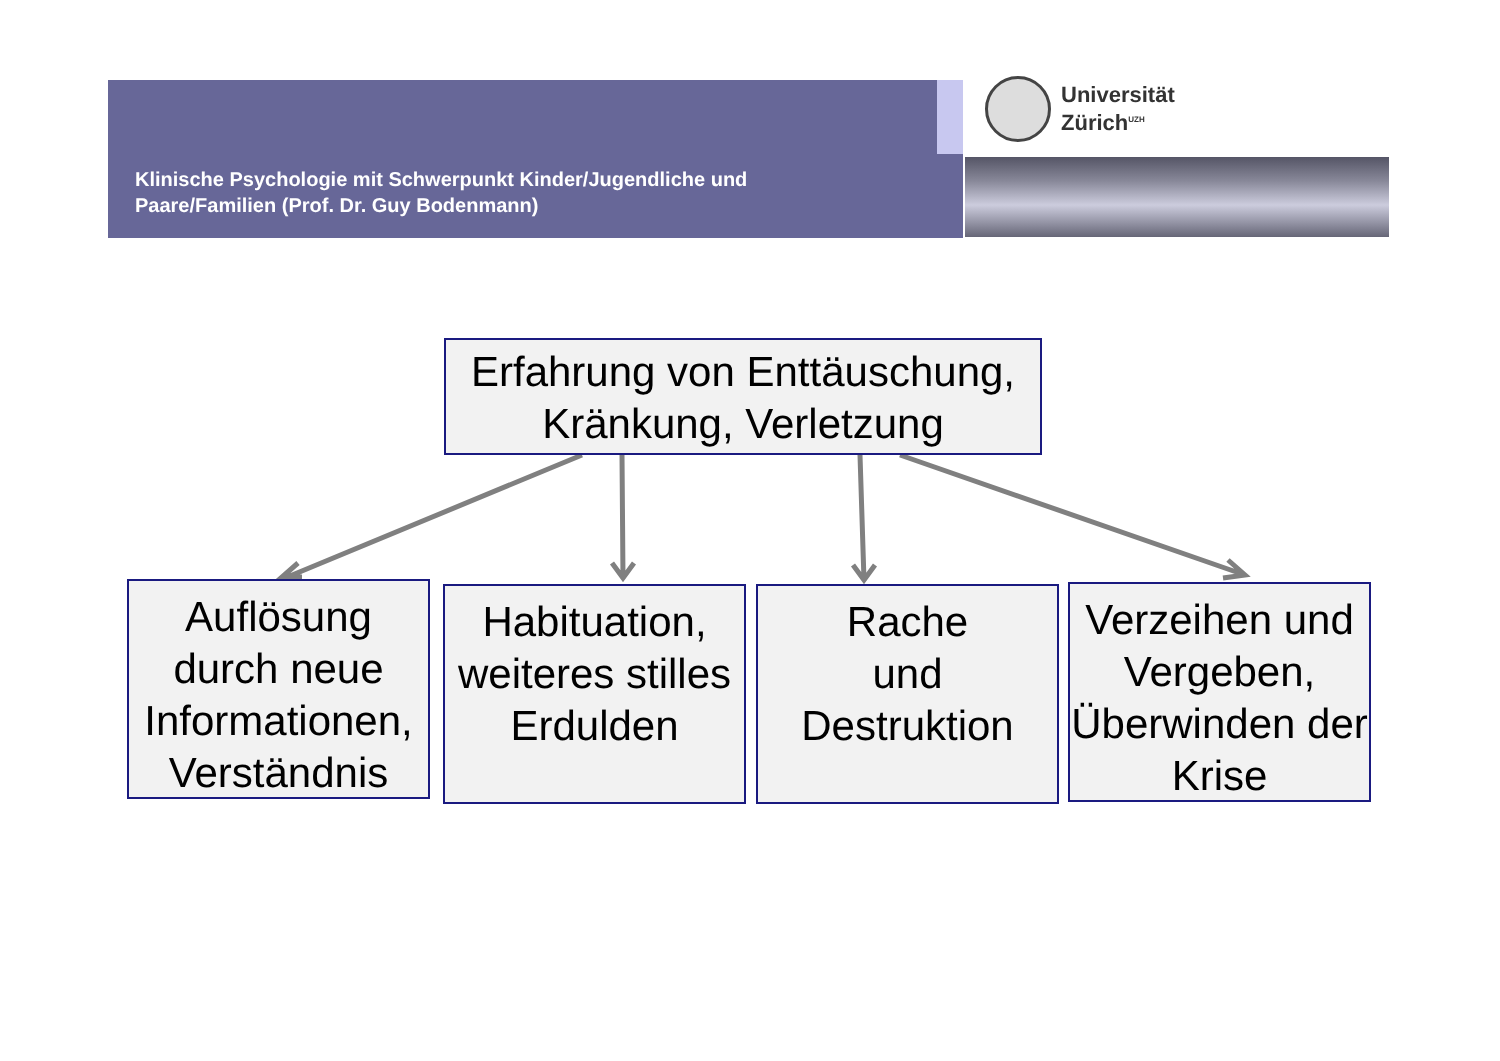Klinische Psychologie mit Schwerpunkt Kinder/Jugendliche und
Paare/Familien (Prof. Dr. Guy Bodenmann)
Universität
Zürich<sup>UZH</sup>
Erfahrung von Enttäuschung, Kränkung, Verletzung
Auflösung durch neue Informationen, Verständnis
Habituation, weiteres stilles Erdulden
Rache
und
Destruktion
Verzeihen und Vergeben, Überwinden der Krise